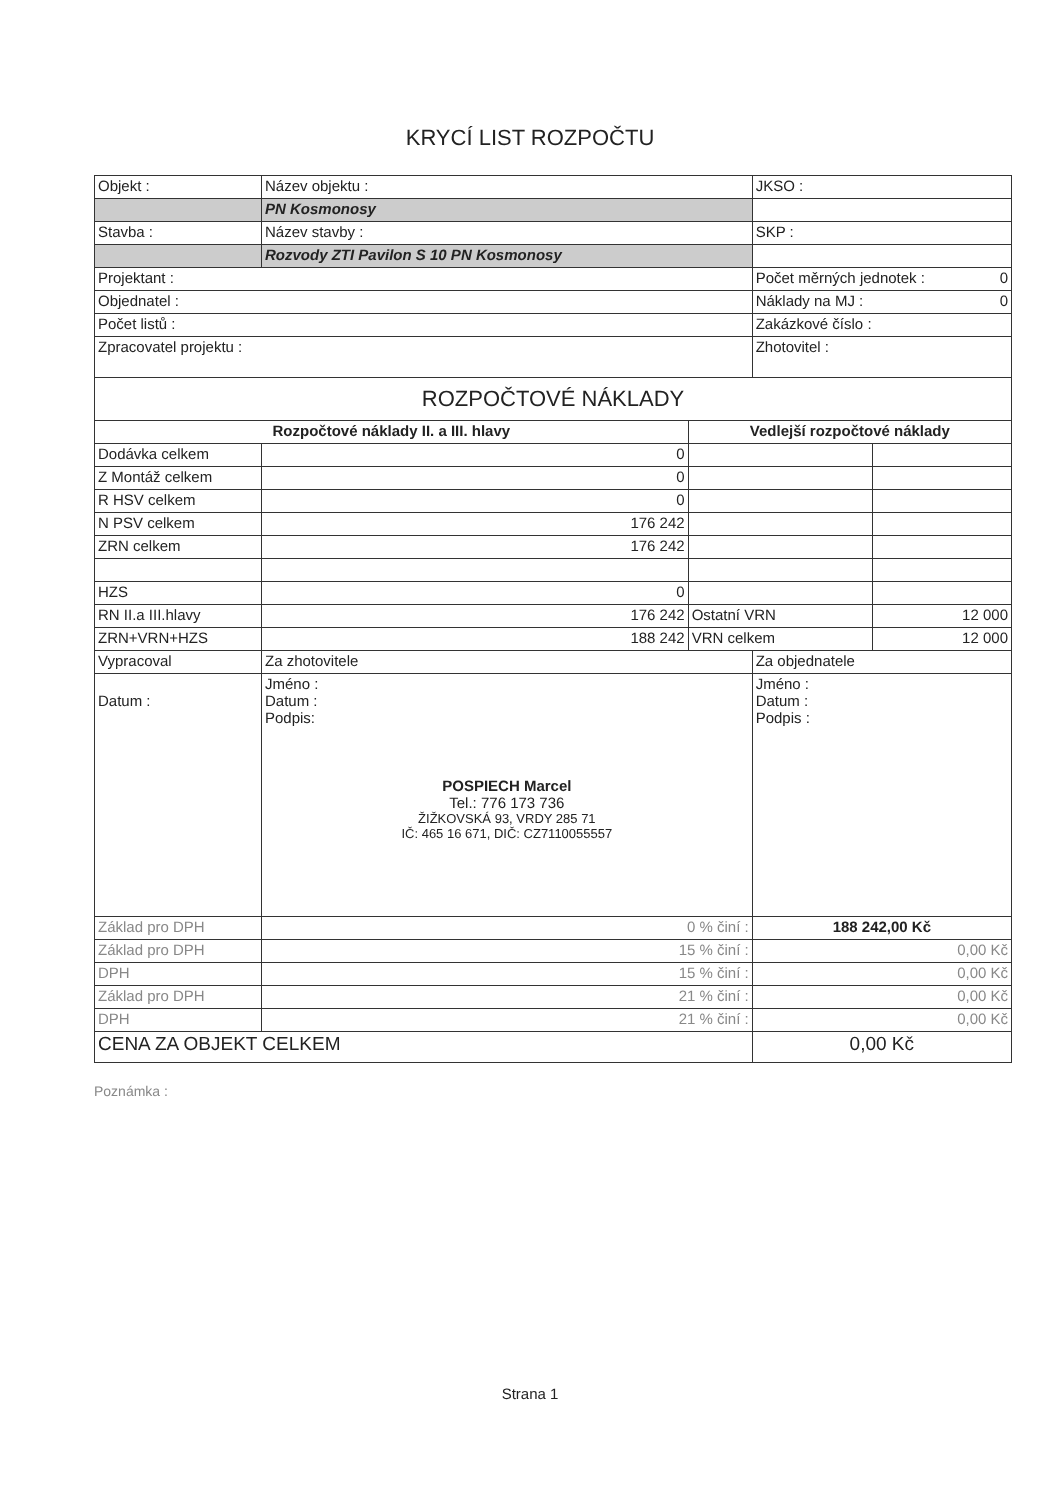KRYCÍ LIST ROZPOČTU
| Objekt : | Název objektu : | | JKSO : | |
| | PN Kosmonosy | | | |
| Stavba : | Název stavby : | | SKP : | |
| | Rozvody ZTI Pavilon S 10 PN Kosmonosy | | | |
| Projektant : | | | Počet měrných jednotek : 0 | |
| Objednatel : | | | Náklady na MJ : 0 | |
| Počet listů : | | | Zakázkové číslo : | |
| Zpracovatel projektu : | | | Zhotovitel : | |
| ROZPOČTOVÉ NÁKLADY | | | | |
| Rozpočtové náklady II. a III. hlavy | | Vedlejší rozpočtové náklady | | |
| Dodávka celkem | 0 | | | |
| Z Montáž celkem | 0 | | | |
| R HSV celkem | 0 | | | |
| N PSV celkem | 176 242 | | | |
| ZRN celkem | 176 242 | | | |
| HZS | 0 | | | |
| RN II.a III.hlavy | 176 242 | Ostatní VRN | | 12 000 |
| ZRN+VRN+HZS | 188 242 | VRN celkem | | 12 000 |
| Vypracoval | Za zhotovitele | | Za objednatele | |
| Datum : | Jméno : Datum : Podpis: POSPIECH Marcel Tel.: 776 173 736 ŽIŽKOVSKÁ 93, VRDY 285 71 IČ: 465 16 671, DIČ: CZ7110055557 | | Jméno : Datum : Podpis : | |
| Základ pro DPH | 0 % činí : | | 188 242,00 Kč | |
| Základ pro DPH | 15 % činí : | | 0,00 Kč | |
| DPH | 15 % činí : | | 0,00 Kč | |
| Základ pro DPH | 21 % činí : | | 0,00 Kč | |
| DPH | 21 % činí : | | 0,00 Kč | |
| CENA ZA OBJEKT CELKEM | | | 0,00 Kč | |
Poznámka :
Strana 1